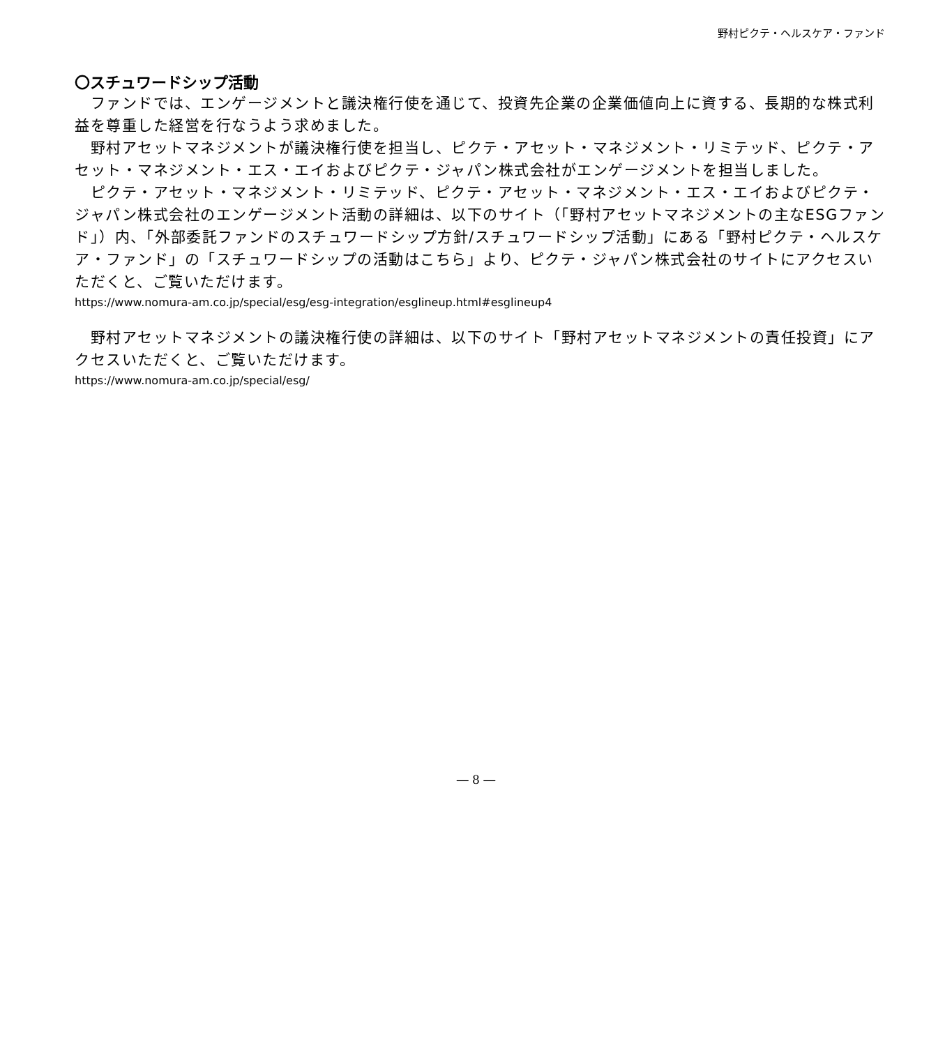野村ピクテ・ヘルスケア・ファンド
〇スチュワードシップ活動
　ファンドでは、エンゲージメントと議決権行使を通じて、投資先企業の企業価値向上に資する、長期的な株式利益を尊重した経営を行なうよう求めました。
　野村アセットマネジメントが議決権行使を担当し、ピクテ・アセット・マネジメント・リミテッド、ピクテ・アセット・マネジメント・エス・エイおよびピクテ・ジャパン株式会社がエンゲージメントを担当しました。
　ピクテ・アセット・マネジメント・リミテッド、ピクテ・アセット・マネジメント・エス・エイおよびピクテ・ジャパン株式会社のエンゲージメント活動の詳細は、以下のサイト（「野村アセットマネジメントの主なESGファンド」）内、「外部委託ファンドのスチュワードシップ方針/スチュワードシップ活動」にある「野村ピクテ・ヘルスケア・ファンド」の「スチュワードシップの活動はこちら」より、ピクテ・ジャパン株式会社のサイトにアクセスいただくと、ご覧いただけます。
https://www.nomura-am.co.jp/special/esg/esg-integration/esglineup.html#esglineup4
　野村アセットマネジメントの議決権行使の詳細は、以下のサイト「野村アセットマネジメントの責任投資」にアクセスいただくと、ご覧いただけます。
https://www.nomura-am.co.jp/special/esg/
― 8 ―